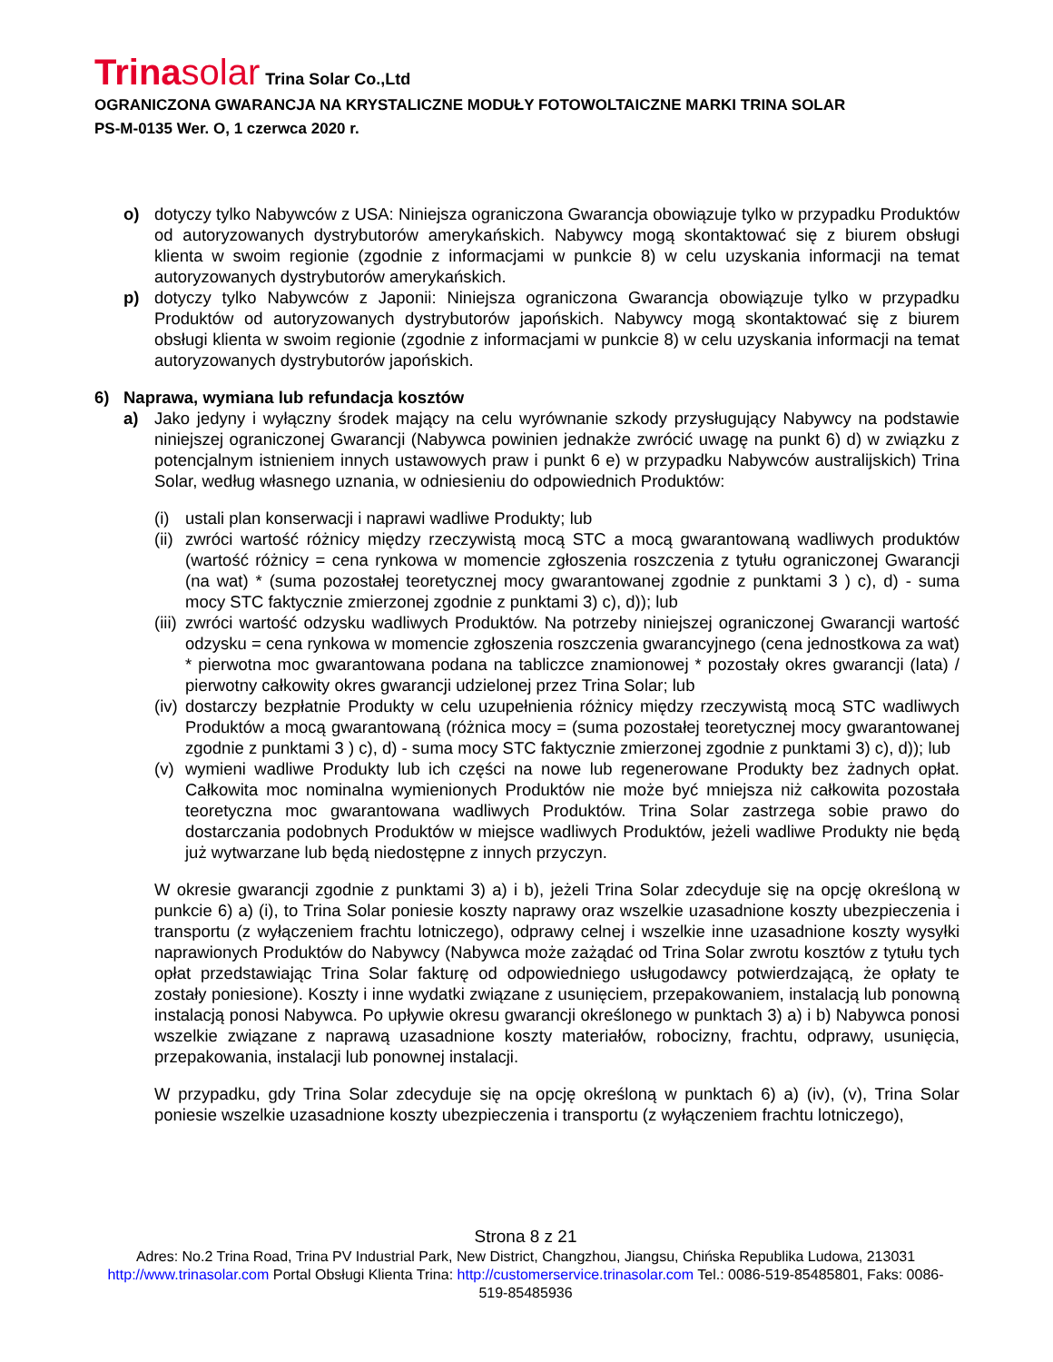Trinasolar Trina Solar Co.,Ltd
OGRANICZONA GWARANCJA NA KRYSTALICZNE MODUŁY FOTOWOLTAICZNE MARKI TRINA SOLAR
PS-M-0135 Wer. O, 1 czerwca 2020 r.
o) dotyczy tylko Nabywców z USA: Niniejsza ograniczona Gwarancja obowiązuje tylko w przypadku Produktów od autoryzowanych dystrybutorów amerykańskich. Nabywcy mogą skontaktować się z biurem obsługi klienta w swoim regionie (zgodnie z informacjami w punkcie 8) w celu uzyskania informacji na temat autoryzowanych dystrybutorów amerykańskich.
p) dotyczy tylko Nabywców z Japonii: Niniejsza ograniczona Gwarancja obowiązuje tylko w przypadku Produktów od autoryzowanych dystrybutorów japońskich. Nabywcy mogą skontaktować się z biurem obsługi klienta w swoim regionie (zgodnie z informacjami w punkcie 8) w celu uzyskania informacji na temat autoryzowanych dystrybutorów japońskich.
6) Naprawa, wymiana lub refundacja kosztów
a) Jako jedyny i wyłączny środek mający na celu wyrównanie szkody przysługujący Nabywcy na podstawie niniejszej ograniczonej Gwarancji (Nabywca powinien jednakże zwrócić uwagę na punkt 6) d) w związku z potencjalnym istnieniem innych ustawowych praw i punkt 6 e) w przypadku Nabywców australijskich) Trina Solar, według własnego uznania, w odniesieniu do odpowiednich Produktów:
(i) ustali plan konserwacji i naprawi wadliwe Produkty; lub
(ii)
zwróci wartość różnicy między rzeczywistą mocą STC a mocą gwarantowaną wadliwych produktów (wartość różnicy = cena rynkowa w momencie zgłoszenia roszczenia z tytułu ograniczonej Gwarancji (na wat) * (suma pozostałej teoretycznej mocy gwarantowanej zgodnie z punktami 3 ) c), d) - suma mocy STC faktycznie zmierzonej zgodnie z punktami 3) c), d)); lub
(iii)
zwróci wartość odzysku wadliwych Produktów. Na potrzeby niniejszej ograniczonej Gwarancji wartość odzysku = cena rynkowa w momencie zgłoszenia roszczenia gwarancyjnego (cena jednostkowa za wat) * pierwotna moc gwarantowana podana na tabliczce znamionowej * pozostały okres gwarancji (lata) / pierwotny całkowity okres gwarancji udzielonej przez Trina Solar; lub
(iv)
dostarczy bezpłatnie Produkty w celu uzupełnienia różnicy między rzeczywistą mocą STC wadliwych Produktów a mocą gwarantowaną (różnica mocy = (suma pozostałej teoretycznej mocy gwarantowanej zgodnie z punktami 3 ) c), d) - suma mocy STC faktycznie zmierzonej zgodnie z punktami 3) c), d)); lub
(v) wymieni wadliwe Produkty lub ich części na nowe lub regenerowane Produkty bez żadnych opłat. Całkowita moc nominalna wymienionych Produktów nie może być mniejsza niż całkowita pozostała teoretyczna moc gwarantowana wadliwych Produktów. Trina Solar zastrzega sobie prawo do dostarczania podobnych Produktów w miejsce wadliwych Produktów, jeżeli wadliwe Produkty nie będą już wytwarzane lub będą niedostępne z innych przyczyn.
W okresie gwarancji zgodnie z punktami 3) a) i b), jeżeli Trina Solar zdecyduje się na opcję określoną w punkcie 6) a) (i), to Trina Solar poniesie koszty naprawy oraz wszelkie uzasadnione koszty ubezpieczenia i transportu (z wyłączeniem frachtu lotniczego), odprawy celnej i wszelkie inne uzasadnione koszty wysyłki naprawionych Produktów do Nabywcy (Nabywca może zażądać od Trina Solar zwrotu kosztów z tytułu tych opłat przedstawiając Trina Solar fakturę od odpowiedniego usługodawcy potwierdzającą, że opłaty te zostały poniesione). Koszty i inne wydatki związane z usunięciem, przepakowaniem, instalacją lub ponowną instalacją ponosi Nabywca. Po upływie okresu gwarancji określonego w punktach 3) a) i b) Nabywca ponosi wszelkie związane z naprawą uzasadnione koszty materiałów, robocizny, frachtu, odprawy, usunięcia, przepakowania, instalacji lub ponownej instalacji.
W przypadku, gdy Trina Solar zdecyduje się na opcję określoną w punktach 6) a) (iv), (v), Trina Solar poniesie wszelkie uzasadnione koszty ubezpieczenia i transportu (z wyłączeniem frachtu lotniczego),
Strona 8 z 21
Adres: No.2 Trina Road, Trina PV Industrial Park, New District, Changzhou, Jiangsu, Chińska Republika Ludowa, 213031
http://www.trinasolar.com Portal Obsługi Klienta Trina: http://customerservice.trinasolar.com Tel.: 0086-519-85485801, Faks: 0086-519-85485936